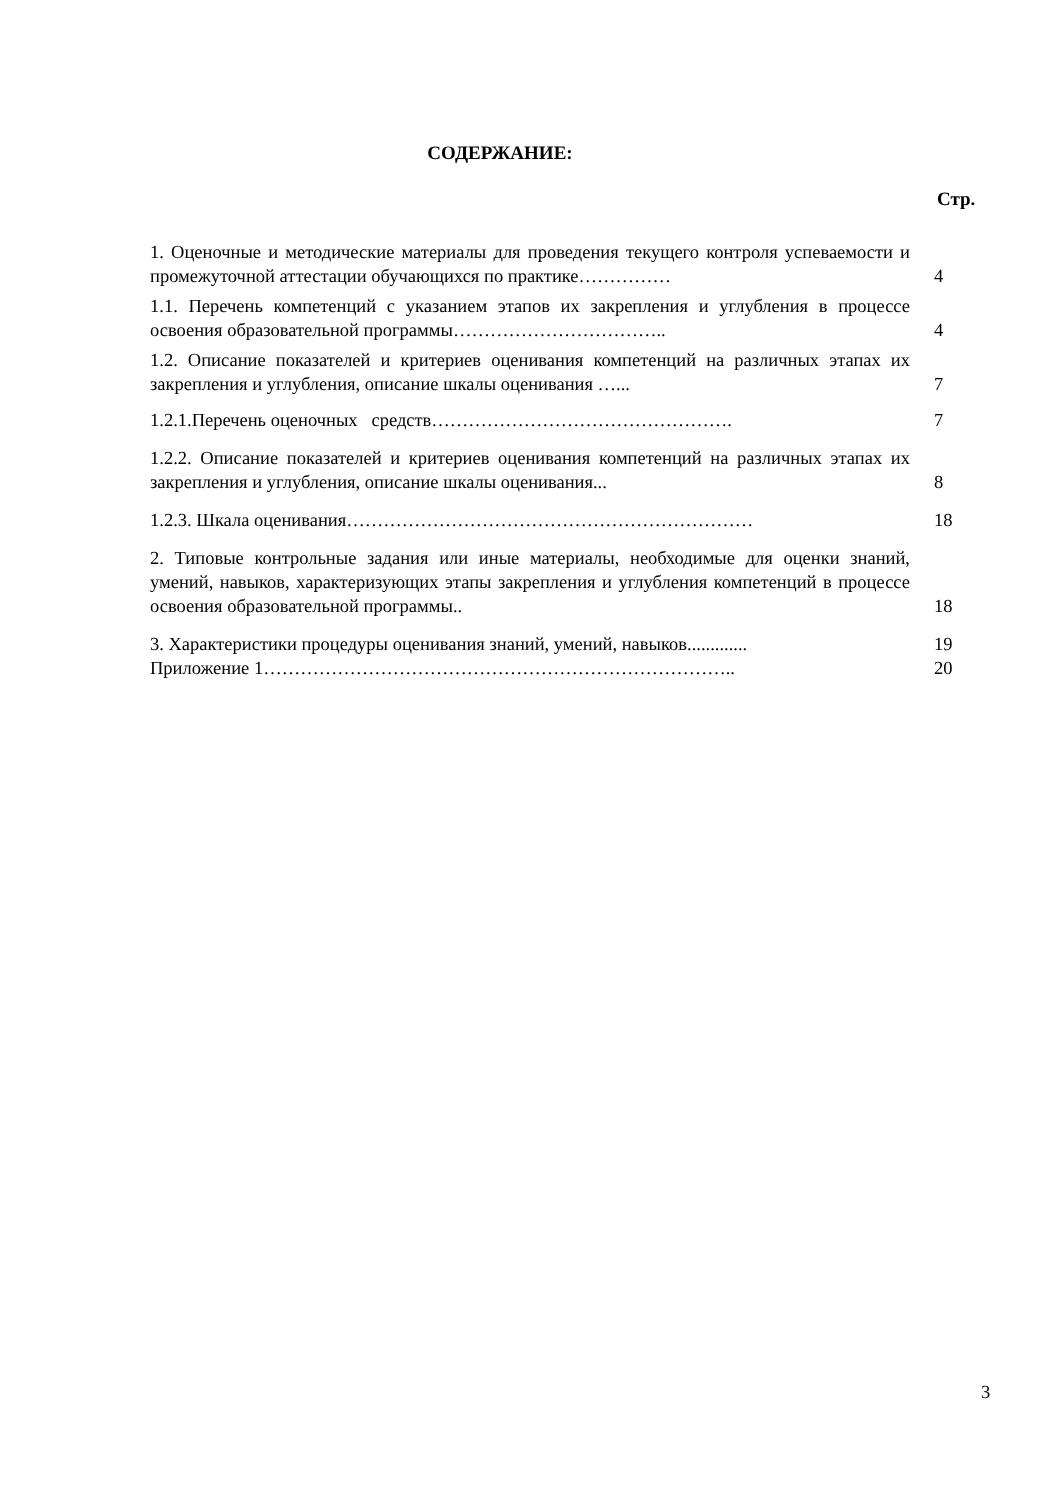СОДЕРЖАНИЕ:
Стр.
| 1. Оценочные и методические материалы для проведения текущего контроля успеваемости и промежуточной аттестации обучающихся по практике…………… | 4 |
| 1.1. Перечень компетенций с указанием этапов их закрепления и углубления в процессе освоения образовательной программы…………………………….. | 4 |
| 1.2. Описание показателей и критериев оценивания компетенций на различных этапах их закрепления и углубления, описание шкалы оценивания …... | 7 |
| 1.2.1.Перечень оценочных средств…………………………………………. | 7 |
| 1.2.2. Описание показателей и критериев оценивания компетенций на различных этапах их закрепления и углубления, описание шкалы оценивания... | 8 |
| 1.2.3. Шкала оценивания………………………………………………………… | 18 |
| 2. Типовые контрольные задания или иные материалы, необходимые для оценки знаний, умений, навыков, характеризующих этапы закрепления и углубления компетенций в процессе освоения образовательной программы.. | 18 |
| 3. Характеристики процедуры оценивания знаний, умений, навыков............. | 19 |
| Приложение 1………………………………………………………………….. | 20 |
3